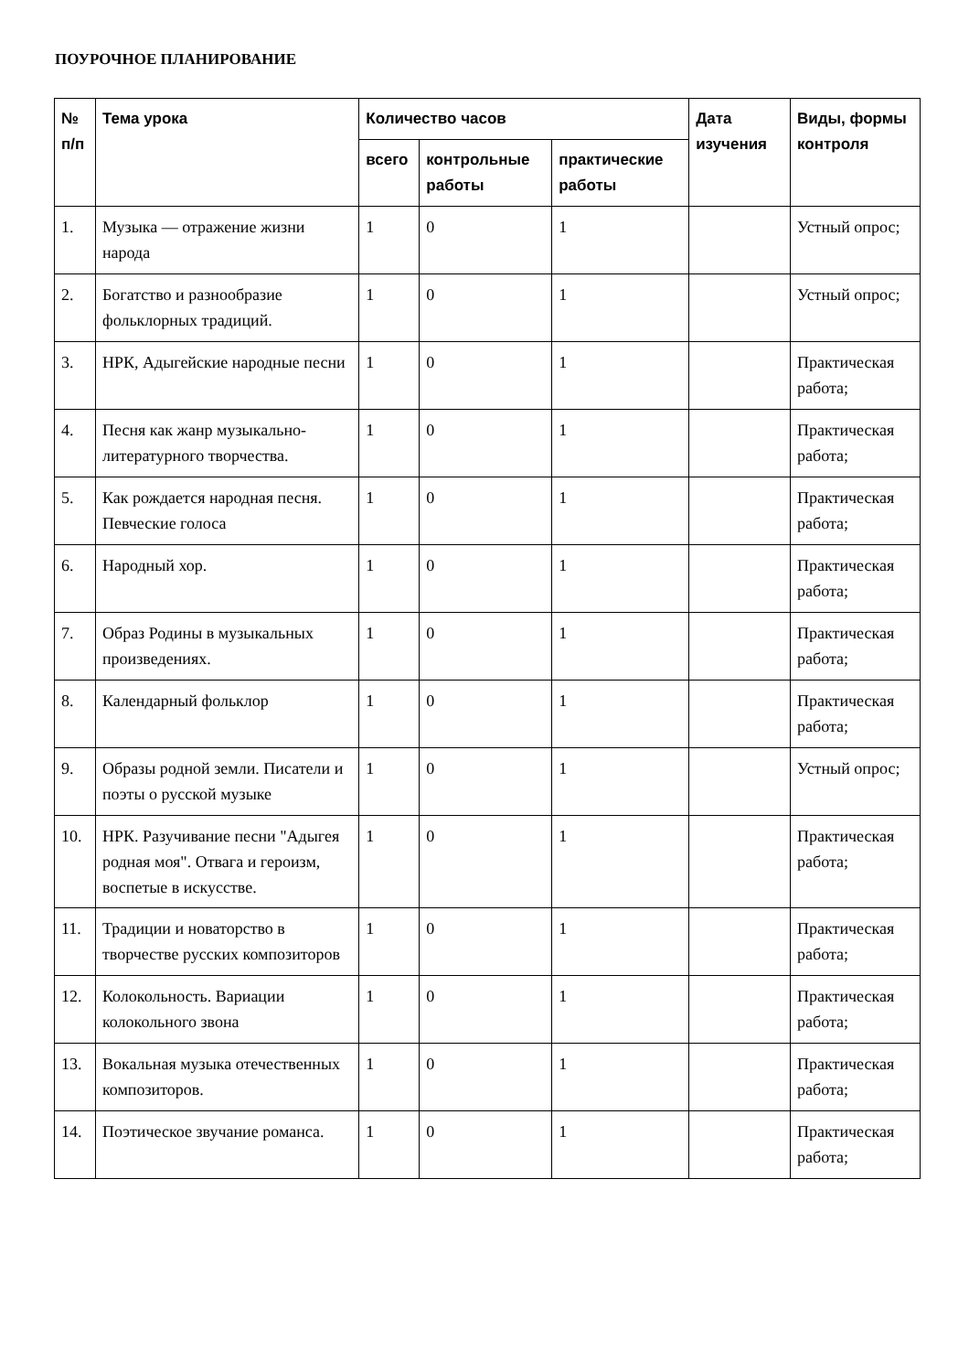ПОУРОЧНОЕ ПЛАНИРОВАНИЕ
| № п/п | Тема урока | Количество часов | | | Дата изучения | Виды, формы контроля |
| --- | --- | --- | --- | --- | --- | --- |
| | | всего | контрольные работы | практические работы | | |
| 1. | Музыка — отражение жизни народа | 1 | 0 | 1 | | Устный опрос; |
| 2. | Богатство и разнообразие фольклорных традиций. | 1 | 0 | 1 | | Устный опрос; |
| 3. | НРК, Адыгейские народные песни | 1 | 0 | 1 | | Практическая работа; |
| 4. | Песня как жанр музыкально-литературного творчества. | 1 | 0 | 1 | | Практическая работа; |
| 5. | Как рождается народная песня. Певческие голоса | 1 | 0 | 1 | | Практическая работа; |
| 6. | Народный хор. | 1 | 0 | 1 | | Практическая работа; |
| 7. | Образ Родины в музыкальных произведениях. | 1 | 0 | 1 | | Практическая работа; |
| 8. | Календарный фольклор | 1 | 0 | 1 | | Практическая работа; |
| 9. | Образы родной земли. Писатели и поэты о русской музыке | 1 | 0 | 1 | | Устный опрос; |
| 10. | НРК. Разучивание песни "Адыгея родная моя". Отвага и героизм, воспетые в искусстве. | 1 | 0 | 1 | | Практическая работа; |
| 11. | Традиции и новаторство в творчестве русских композиторов | 1 | 0 | 1 | | Практическая работа; |
| 12. | Колокольность. Вариации колокольного звона | 1 | 0 | 1 | | Практическая работа; |
| 13. | Вокальная музыка отечественных композиторов. | 1 | 0 | 1 | | Практическая работа; |
| 14. | Поэтическое звучание романса. | 1 | 0 | 1 | | Практическая работа; |